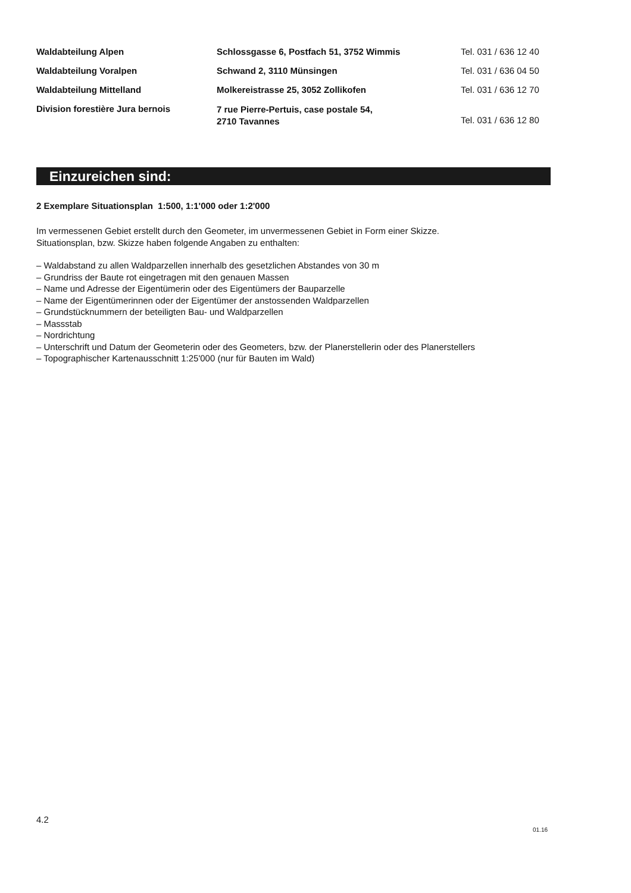| Waldabteilung Alpen | Schlossgasse 6, Postfach 51, 3752 Wimmis | Tel. 031 / 636 12 40 |
| Waldabteilung Voralpen | Schwand 2, 3110 Münsingen | Tel. 031 / 636 04 50 |
| Waldabteilung Mittelland | Molkereistrasse 25, 3052 Zollikofen | Tel. 031 / 636 12 70 |
| Division forestière Jura bernois | 7 rue Pierre-Pertuis, case postale 54, 2710 Tavannes | Tel. 031 / 636 12 80 |
Einzureichen sind:
2 Exemplare Situationsplan 1:500, 1:1'000 oder 1:2'000
Im vermessenen Gebiet erstellt durch den Geometer, im unvermessenen Gebiet in Form einer Skizze.
Situationsplan, bzw. Skizze haben folgende Angaben zu enthalten:
– Waldabstand zu allen Waldparzellen innerhalb des gesetzlichen Abstandes von 30 m
– Grundriss der Baute rot eingetragen mit den genauen Massen
– Name und Adresse der Eigentümerin oder des Eigentümers der Bauparzelle
– Name der Eigentümerinnen oder der Eigentümer der anstossenden Waldparzellen
– Grundstücknummern der beteiligten Bau- und Waldparzellen
– Massstab
– Nordrichtung
– Unterschrift und Datum der Geometerin oder des Geometers, bzw. der Planerstellerin oder des Planerstellers
– Topographischer Kartenausschnitt 1:25'000 (nur für Bauten im Wald)
4.2
01.16